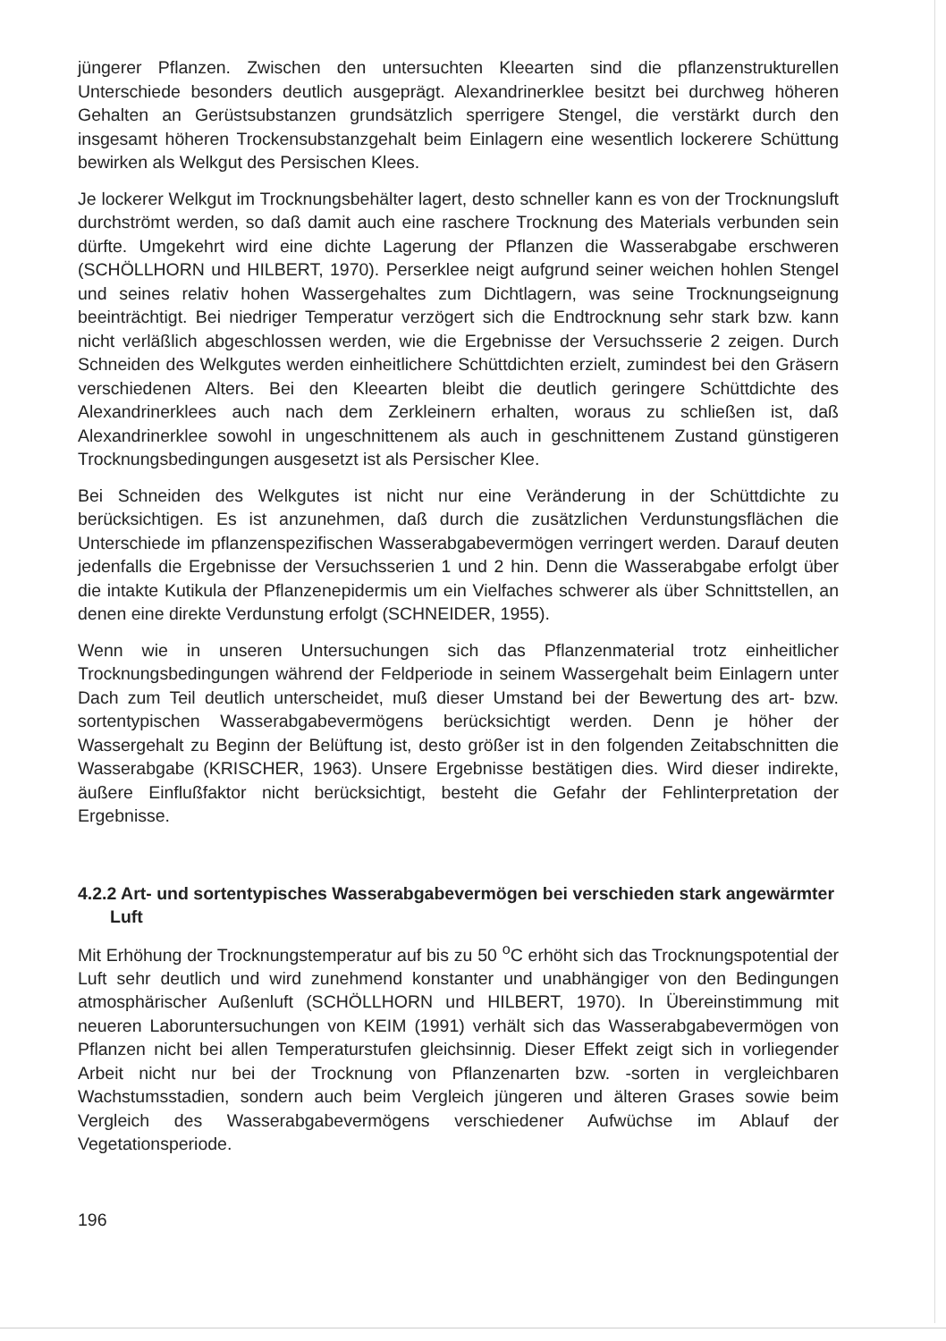jüngerer Pflanzen. Zwischen den untersuchten Kleearten sind die pflanzenstrukturellen Unterschiede besonders deutlich ausgeprägt. Alexandrinerklee besitzt bei durchweg höheren Gehalten an Gerüstsubstanzen grundsätzlich sperrigere Stengel, die verstärkt durch den insgesamt höheren Trockensubstanzgehalt beim Einlagern eine wesentlich lockerere Schüttung bewirken als Welkgut des Persischen Klees.
Je lockerer Welkgut im Trocknungsbehälter lagert, desto schneller kann es von der Trocknungsluft durchströmt werden, so daß damit auch eine raschere Trocknung des Materials verbunden sein dürfte. Umgekehrt wird eine dichte Lagerung der Pflanzen die Wasserabgabe erschweren (SCHÖLLHORN und HILBERT, 1970). Perserklee neigt aufgrund seiner weichen hohlen Stengel und seines relativ hohen Wassergehaltes zum Dichtlagern, was seine Trocknungseignung beeinträchtigt. Bei niedriger Temperatur verzögert sich die Endtrocknung sehr stark bzw. kann nicht verläßlich abgeschlossen werden, wie die Ergebnisse der Versuchsserie 2 zeigen. Durch Schneiden des Welkgutes werden einheitlichere Schüttdichten erzielt, zumindest bei den Gräsern verschiedenen Alters. Bei den Kleearten bleibt die deutlich geringere Schüttdichte des Alexandrinerklees auch nach dem Zerkleinern erhalten, woraus zu schließen ist, daß Alexandrinerklee sowohl in ungeschnittenem als auch in geschnittenem Zustand günstigeren Trocknungsbedingungen ausgesetzt ist als Persischer Klee.
Bei Schneiden des Welkgutes ist nicht nur eine Veränderung in der Schüttdichte zu berücksichtigen. Es ist anzunehmen, daß durch die zusätzlichen Verdunstungsflächen die Unterschiede im pflanzenspezifischen Wasserabgabevermögen verringert werden. Darauf deuten jedenfalls die Ergebnisse der Versuchsserien 1 und 2 hin. Denn die Wasserabgabe erfolgt über die intakte Kutikula der Pflanzenepidermis um ein Vielfaches schwerer als über Schnittstellen, an denen eine direkte Verdunstung erfolgt (SCHNEIDER, 1955).
Wenn wie in unseren Untersuchungen sich das Pflanzenmaterial trotz einheitlicher Trocknungsbedingungen während der Feldperiode in seinem Wassergehalt beim Einlagern unter Dach zum Teil deutlich unterscheidet, muß dieser Umstand bei der Bewertung des art- bzw. sortentypischen Wasserabgabevermögens berücksichtigt werden. Denn je höher der Wassergehalt zu Beginn der Belüftung ist, desto größer ist in den folgenden Zeitabschnitten die Wasserabgabe (KRISCHER, 1963). Unsere Ergebnisse bestätigen dies. Wird dieser indirekte, äußere Einflußfaktor nicht berücksichtigt, besteht die Gefahr der Fehlinterpretation der Ergebnisse.
4.2.2 Art- und sortentypisches Wasserabgabevermögen bei verschieden stark angewärmter Luft
Mit Erhöhung der Trocknungstemperatur auf bis zu 50 <sup>o</sup>C erhöht sich das Trocknungspotential der Luft sehr deutlich und wird zunehmend konstanter und unabhängiger von den Bedingungen atmosphärischer Außenluft (SCHÖLLHORN und HILBERT, 1970). In Übereinstimmung mit neueren Laboruntersuchungen von KEIM (1991) verhält sich das Wasserabgabevermögen von Pflanzen nicht bei allen Temperaturstufen gleichsinnig. Dieser Effekt zeigt sich in vorliegender Arbeit nicht nur bei der Trocknung von Pflanzenarten bzw. -sorten in vergleichbaren Wachstumsstadien, sondern auch beim Vergleich jüngeren und älteren Grases sowie beim Vergleich des Wasserabgabevermögens verschiedener Aufwüchse im Ablauf der Vegetationsperiode.
196